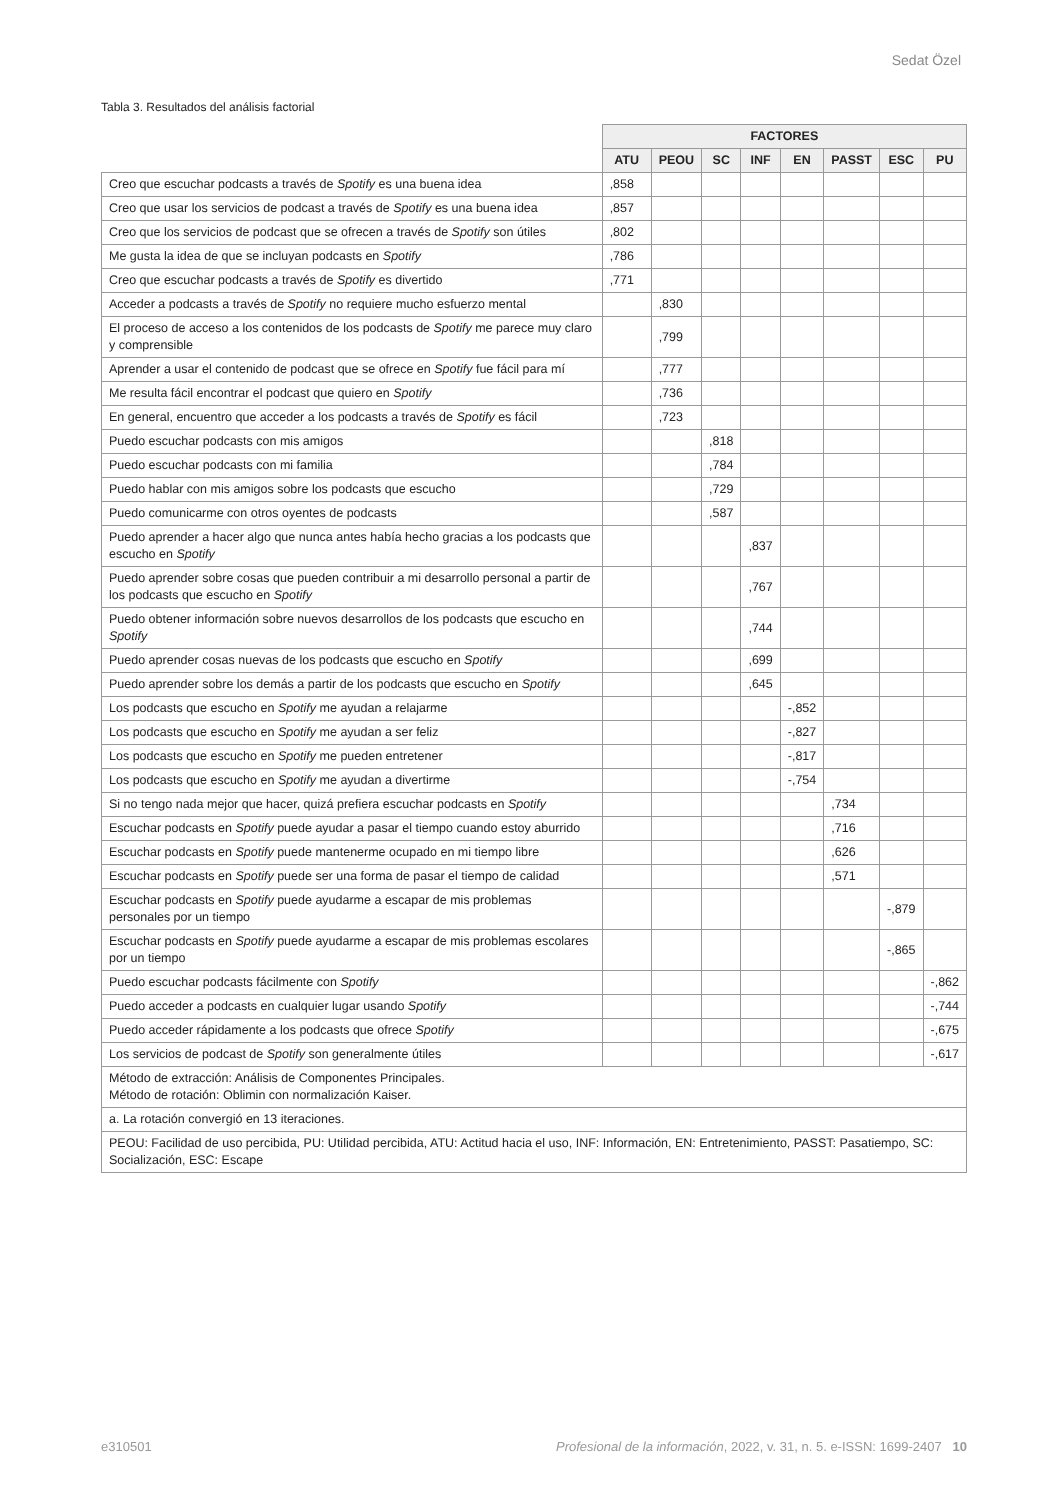Sedat Özel
Tabla 3. Resultados del análisis factorial
| | FACTORES | | | | | | | |
| --- | --- | --- | --- | --- | --- | --- | --- | --- |
| | ATU | PEOU | SC | INF | EN | PASST | ESC | PU |
| Creo que escuchar podcasts a través de Spotify es una buena idea | ,858 | | | | | | | |
| Creo que usar los servicios de podcast a través de Spotify es una buena idea | ,857 | | | | | | | |
| Creo que los servicios de podcast que se ofrecen a través de Spotify son útiles | ,802 | | | | | | | |
| Me gusta la idea de que se incluyan podcasts en Spotify | ,786 | | | | | | | |
| Creo que escuchar podcasts a través de Spotify es divertido | ,771 | | | | | | | |
| Acceder a podcasts a través de Spotify no requiere mucho esfuerzo mental | | ,830 | | | | | | |
| El proceso de acceso a los contenidos de los podcasts de Spotify me parece muy claro y comprensible | | ,799 | | | | | | |
| Aprender a usar el contenido de podcast que se ofrece en Spotify fue fácil para mí | | ,777 | | | | | | |
| Me resulta fácil encontrar el podcast que quiero en Spotify | | ,736 | | | | | | |
| En general, encuentro que acceder a los podcasts a través de Spotify es fácil | | ,723 | | | | | | |
| Puedo escuchar podcasts con mis amigos | | | ,818 | | | | | |
| Puedo escuchar podcasts con mi familia | | | ,784 | | | | | |
| Puedo hablar con mis amigos sobre los podcasts que escucho | | | ,729 | | | | | |
| Puedo comunicarme con otros oyentes de podcasts | | | ,587 | | | | | |
| Puedo aprender a hacer algo que nunca antes había hecho gracias a los podcasts que escucho en Spotify | | | | ,837 | | | | |
| Puedo aprender sobre cosas que pueden contribuir a mi desarrollo personal a partir de los podcasts que escucho en Spotify | | | | ,767 | | | | |
| Puedo obtener información sobre nuevos desarrollos de los podcasts que escucho en Spotify | | | | ,744 | | | | |
| Puedo aprender cosas nuevas de los podcasts que escucho en Spotify | | | | ,699 | | | | |
| Puedo aprender sobre los demás a partir de los podcasts que escucho en Spotify | | | | ,645 | | | | |
| Los podcasts que escucho en Spotify me ayudan a relajarme | | | | | -,852 | | | |
| Los podcasts que escucho en Spotify me ayudan a ser feliz | | | | | -,827 | | | |
| Los podcasts que escucho en Spotify me pueden entretener | | | | | -,817 | | | |
| Los podcasts que escucho en Spotify me ayudan a divertirme | | | | | -,754 | | | |
| Si no tengo nada mejor que hacer, quizá prefiera escuchar podcasts en Spotify | | | | | | ,734 | | |
| Escuchar podcasts en Spotify puede ayudar a pasar el tiempo cuando estoy aburrido | | | | | | ,716 | | |
| Escuchar podcasts en Spotify puede mantenerme ocupado en mi tiempo libre | | | | | | ,626 | | |
| Escuchar podcasts en Spotify puede ser una forma de pasar el tiempo de calidad | | | | | | ,571 | | |
| Escuchar podcasts en Spotify puede ayudarme a escapar de mis problemas personales por un tiempo | | | | | | | -,879 | |
| Escuchar podcasts en Spotify puede ayudarme a escapar de mis problemas escolares por un tiempo | | | | | | | -,865 | |
| Puedo escuchar podcasts fácilmente con Spotify | | | | | | | | -,862 |
| Puedo acceder a podcasts en cualquier lugar usando Spotify | | | | | | | | -,744 |
| Puedo acceder rápidamente a los podcasts que ofrece Spotify | | | | | | | | -,675 |
| Los servicios de podcast de Spotify son generalmente útiles | | | | | | | | -,617 |
| Método de extracción: Análisis de Componentes Principales. Método de rotación: Oblimin con normalización Kaiser. | | | | | | | | |
| a. La rotación convergió en 13 iteraciones. | | | | | | | | |
| PEOU: Facilidad de uso percibida, PU: Utilidad percibida, ATU: Actitud hacia el uso, INF: Información, EN: Entretenimiento, PASST: Pasatiempo, SC: Socialización, ESC: Escape | | | | | | | | |
e310501 Profesional de la información, 2022, v. 31, n. 5. e-ISSN: 1699-2407 10